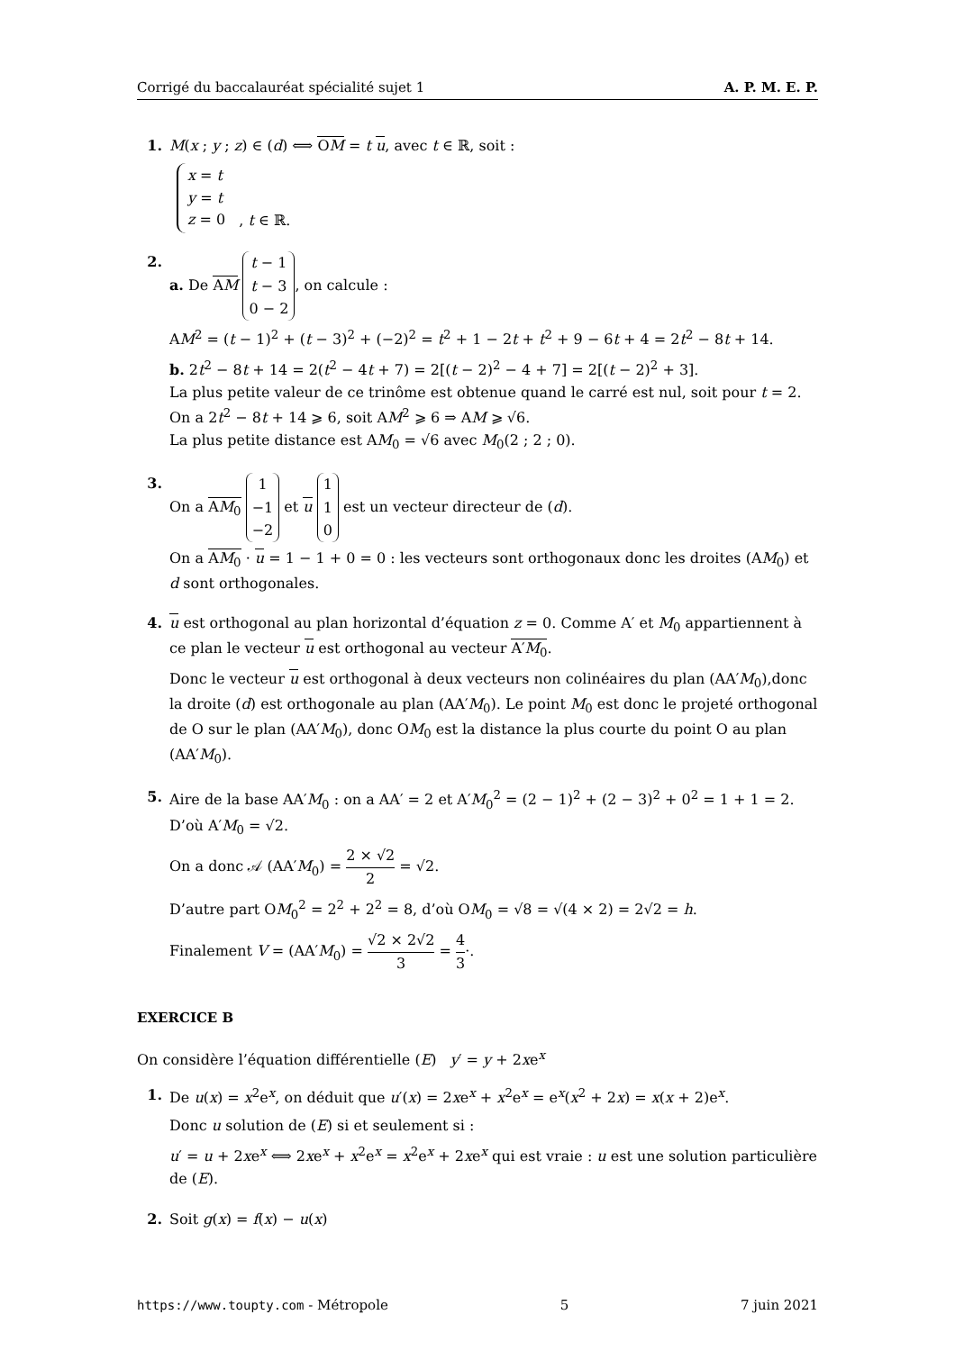Corrigé du baccalauréat spécialité sujet 1 A. P. M. E. P.
1. M(x ; y ; z) ∈ (d) ⟺ OM = t u, avec t ∈ ℝ, soit :
x = t
y = t
z = 0 , t ∈ ℝ.
2. a. De AM t − 1
t − 3
0 − 2, on calcule :
AM<sup>2</sup> = (t − 1)<sup>2</sup> + (t − 3)<sup>2</sup> + (−2)<sup>2</sup> = t<sup>2</sup> + 1 − 2t + t<sup>2</sup> + 9 − 6t + 4 = 2t<sup>2</sup> − 8t + 14.
b. 2t<sup>2</sup> − 8t + 14 = 2(t<sup>2</sup> − 4t + 7) = 2[(t − 2)<sup>2</sup> − 4 + 7] = 2[(t − 2)<sup>2</sup> + 3].
La plus petite valeur de ce trinôme est obtenue quand le carré est nul, soit pour t = 2.
On a 2t<sup>2</sup> − 8t + 14 ⩾ 6, soit AM<sup>2</sup> ⩾ 6 ⇒ AM ⩾ √6.
La plus petite distance est AM<sub>0</sub> = √6 avec M<sub>0</sub>(2 ; 2 ; 0).
3. On a AM<sub>0</sub> 1
−1
−2 et u 1
1
0 est un vecteur directeur de (d).
On a AM<sub>0</sub> · u = 1 − 1 + 0 = 0 : les vecteurs sont orthogonaux donc les droites (AM<sub>0</sub>) et d sont orthogonales.
4. u est orthogonal au plan horizontal d’équation z = 0. Comme A′ et M<sub>0</sub> appartiennent à ce plan le vecteur u est orthogonal au vecteur A′M<sub>0</sub>.
Donc le vecteur u est orthogonal à deux vecteurs non colinéaires du plan (AA′M<sub>0</sub>),donc la droite (d) est orthogonale au plan (AA′M<sub>0</sub>). Le point M<sub>0</sub> est donc le projeté orthogonal de O sur le plan (AA′M<sub>0</sub>), donc OM<sub>0</sub> est la distance la plus courte du point O au plan (AA′M<sub>0</sub>).
5. Aire de la base AA′M<sub>0</sub> : on a AA′ = 2 et A′M<sub>0</sub><sup>2</sup> = (2 − 1)<sup>2</sup> + (2 − 3)<sup>2</sup> + 0<sup>2</sup> = 1 + 1 = 2. D’où A′M<sub>0</sub> = √2.
On a donc 𝒜 (AA′M<sub>0</sub>) = 2 × √2 2 = √2.
D’autre part OM<sub>0</sub><sup>2</sup> = 2<sup>2</sup> + 2<sup>2</sup> = 8, d’où OM<sub>0</sub> = √8 = √(4 × 2) = 2√2 = h.
Finalement V = (AA′M<sub>0</sub>) = √2 × 2√2 3 = 4 3·.
EXERCICE B
On considère l’équation différentielle (E) y′ = y + 2xe<sup>x</sup>
1. De u(x) = x<sup>2</sup>e<sup>x</sup>, on déduit que u′(x) = 2xe<sup>x</sup> + x<sup>2</sup>e<sup>x</sup> = e<sup>x</sup>(x<sup>2</sup> + 2x) = x(x + 2)e<sup>x</sup>.
Donc u solution de (E) si et seulement si :
u′ = u + 2xe<sup>x</sup> ⟺ 2xe<sup>x</sup> + x<sup>2</sup>e<sup>x</sup> = x<sup>2</sup>e<sup>x</sup> + 2xe<sup>x</sup> qui est vraie : u est une solution particulière de (E).
2. Soit g(x) = f(x) − u(x)
https://www.toupty.com - Métropole 5 7 juin 2021